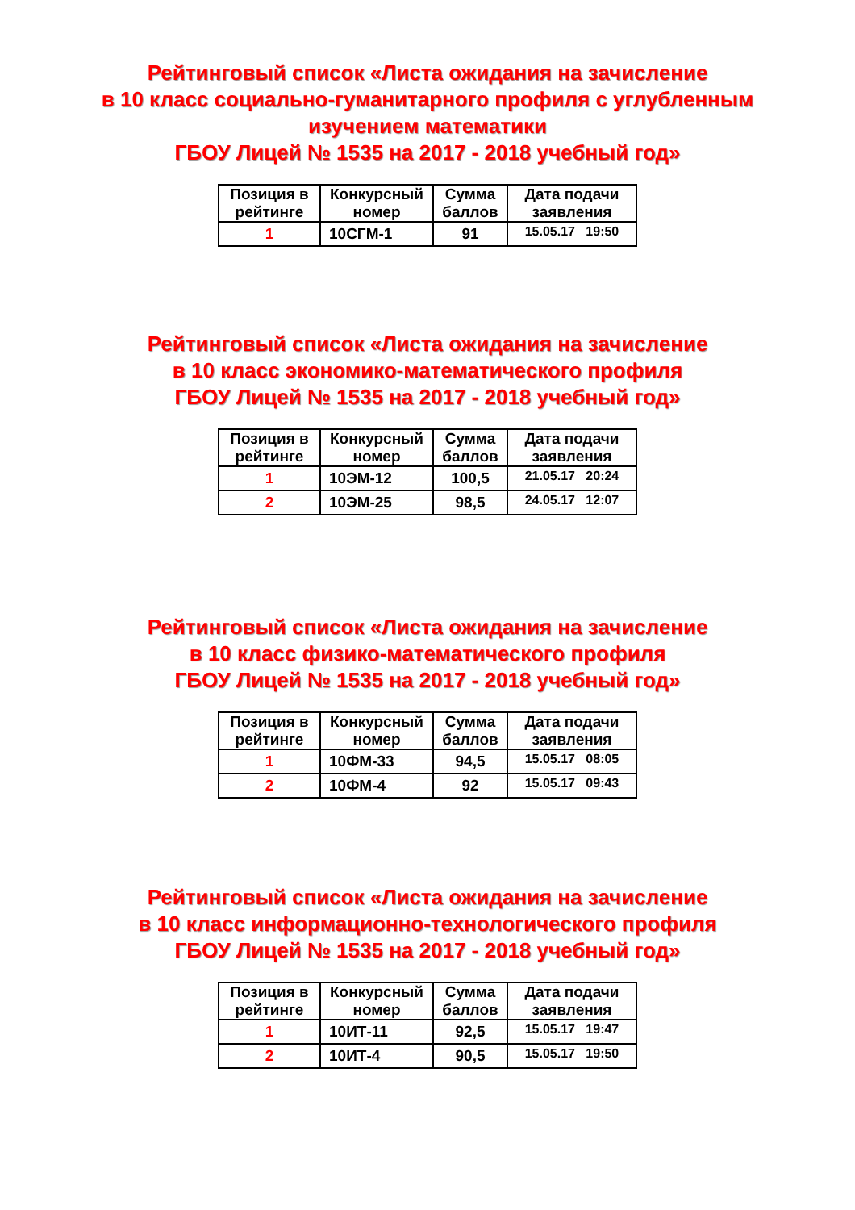Рейтинговый список «Листа ожидания на зачисление
в 10 класс социально-гуманитарного профиля с углубленным
изучением математики
ГБОУ Лицей № 1535 на 2017 - 2018 учебный год»
| Позиция в рейтинге | Конкурсный номер | Сумма баллов | Дата подачи заявления |
| --- | --- | --- | --- |
| 1 | 10СГМ-1 | 91 | 15.05.17 19:50 |
Рейтинговый список «Листа ожидания на зачисление
в 10 класс экономико-математического профиля
ГБОУ Лицей № 1535 на 2017 - 2018 учебный год»
| Позиция в рейтинге | Конкурсный номер | Сумма баллов | Дата подачи заявления |
| --- | --- | --- | --- |
| 1 | 10ЭМ-12 | 100,5 | 21.05.17 20:24 |
| 2 | 10ЭМ-25 | 98,5 | 24.05.17 12:07 |
Рейтинговый список «Листа ожидания на зачисление
в 10 класс физико-математического профиля
ГБОУ Лицей № 1535 на 2017 - 2018 учебный год»
| Позиция в рейтинге | Конкурсный номер | Сумма баллов | Дата подачи заявления |
| --- | --- | --- | --- |
| 1 | 10ФМ-33 | 94,5 | 15.05.17 08:05 |
| 2 | 10ФМ-4 | 92 | 15.05.17 09:43 |
Рейтинговый список «Листа ожидания на зачисление
в 10 класс информационно-технологического профиля
ГБОУ Лицей № 1535 на 2017 - 2018 учебный год»
| Позиция в рейтинге | Конкурсный номер | Сумма баллов | Дата подачи заявления |
| --- | --- | --- | --- |
| 1 | 10ИТ-11 | 92,5 | 15.05.17 19:47 |
| 2 | 10ИТ-4 | 90,5 | 15.05.17 19:50 |